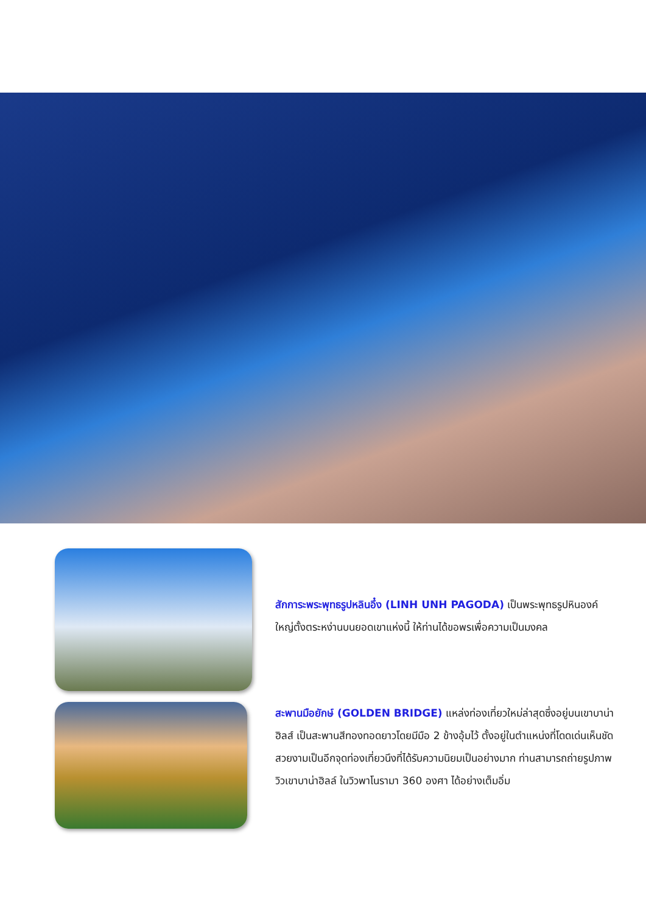สักการะพระพุทธรูปหลินอึ๋ง (LINH UNH PAGODA) เป็นพระพุทธรูปหินองค์ใหญ่ตั้งตระหง่านบนยอดเขาแห่งนี้ ให้ท่านได้ขอพรเพื่อความเป็นมงคล
สะพานมือยักษ์ (GOLDEN BRIDGE) แหล่งท่องเที่ยวใหม่ล่าสุดซึ่งอยู่บนเขาบาน่า ฮิลส์ เป็นสะพานสีทองทอดยาวโดยมีมือ 2 ข้างอุ้มไว้ ตั้งอยู่ในตำแหน่งที่โดดเด่นเห็นชัด สวยงามเป็นอีกจุดท่องเที่ยวนึงที่ได้รับความนิยมเป็นอย่างมาก ท่านสามารถถ่ายรูปภาพวิวเขาบาน่าฮิลล์ ในวิวพาโนรามา 360 องศา ได้อย่างเต็มอิ่ม